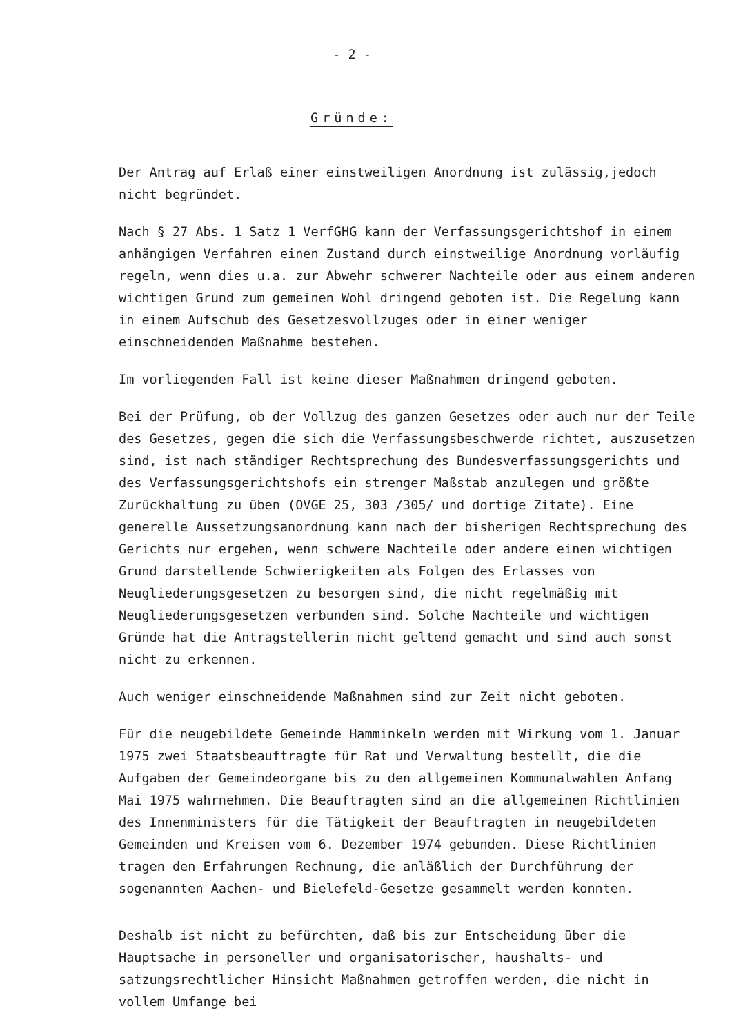- 2 -
Gründe:
Der Antrag auf Erlaß einer einstweiligen Anordnung ist zulässig,jedoch nicht begründet.
Nach § 27 Abs. 1 Satz 1 VerfGHG kann der Verfassungsgerichtshof in einem anhängigen Verfahren einen Zustand durch einstweilige Anordnung vorläufig regeln, wenn dies u.a. zur Abwehr schwerer Nachteile oder aus einem anderen wichtigen Grund zum gemeinen Wohl dringend geboten ist. Die Regelung kann in einem Aufschub des Gesetzesvollzuges oder in einer weniger einschneidenden Maßnahme bestehen.
Im vorliegenden Fall ist keine dieser Maßnahmen dringend geboten.
Bei der Prüfung, ob der Vollzug des ganzen Gesetzes oder auch nur der Teile des Gesetzes, gegen die sich die Verfassungsbeschwerde richtet, auszusetzen sind, ist nach ständiger Rechtsprechung des Bundesverfassungsgerichts und des Verfassungsgerichtshofs ein strenger Maßstab anzulegen und größte Zurückhaltung zu üben (OVGE 25, 303 /305/ und dortige Zitate). Eine generelle Aussetzungsanordnung kann nach der bisherigen Rechtsprechung des Gerichts nur ergehen, wenn schwere Nachteile oder andere einen wichtigen Grund darstellende Schwierigkeiten als Folgen des Erlasses von Neugliederungsgesetzen zu besorgen sind, die nicht regelmäßig mit Neugliederungsgesetzen verbunden sind. Solche Nachteile und wichtigen Gründe hat die Antragstellerin nicht geltend gemacht und sind auch sonst nicht zu erkennen.
Auch weniger einschneidende Maßnahmen sind zur Zeit nicht geboten.
Für die neugebildete Gemeinde Hamminkeln werden mit Wirkung vom 1. Januar 1975 zwei Staatsbeauftragte für Rat und Verwaltung bestellt, die die Aufgaben der Gemeindeorgane bis zu den allgemeinen Kommunalwahlen Anfang Mai 1975 wahrnehmen. Die Beauftragten sind an die allgemeinen Richtlinien des Innenministers für die Tätigkeit der Beauftragten in neugebildeten Gemeinden und Kreisen vom 6. Dezember 1974 gebunden. Diese Richtlinien tragen den Erfahrungen Rechnung, die anläßlich der Durchführung der sogenannten Aachen- und Bielefeld-Gesetze gesammelt werden konnten.
Deshalb ist nicht zu befürchten, daß bis zur Entscheidung über die Hauptsache in personeller und organisatorischer, haushalts- und satzungsrechtlicher Hinsicht Maßnahmen getroffen werden, die nicht in vollem Umfange bei